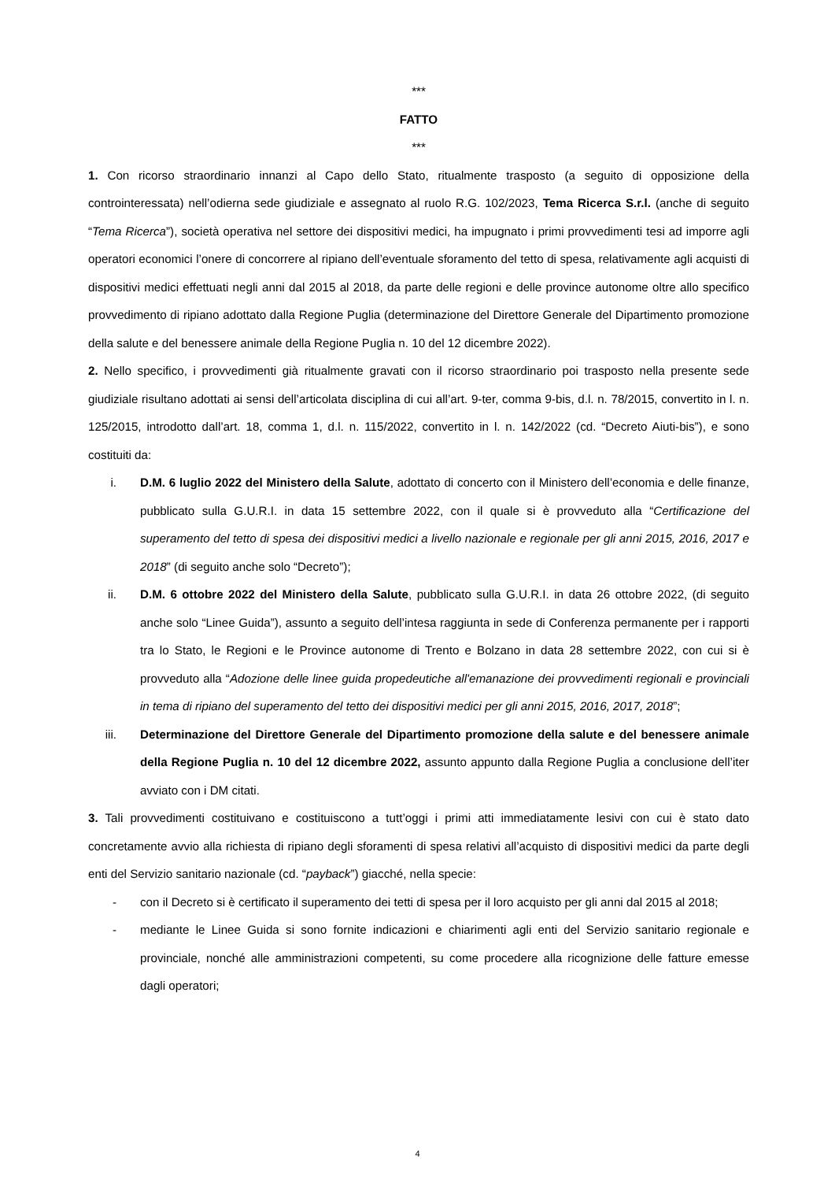***
FATTO
***
1. Con ricorso straordinario innanzi al Capo dello Stato, ritualmente trasposto (a seguito di opposizione della controinteressata) nell’odierna sede giudiziale e assegnato al ruolo R.G. 102/2023, Tema Ricerca S.r.l. (anche di seguito “Tema Ricerca”), società operativa nel settore dei dispositivi medici, ha impugnato i primi provvedimenti tesi ad imporre agli operatori economici l’onere di concorrere al ripiano dell’eventuale sforamento del tetto di spesa, relativamente agli acquisti di dispositivi medici effettuati negli anni dal 2015 al 2018, da parte delle regioni e delle province autonome oltre allo specifico provvedimento di ripiano adottato dalla Regione Puglia (determinazione del Direttore Generale del Dipartimento promozione della salute e del benessere animale della Regione Puglia n. 10 del 12 dicembre 2022).
2. Nello specifico, i provvedimenti già ritualmente gravati con il ricorso straordinario poi trasposto nella presente sede giudiziale risultano adottati ai sensi dell’articolata disciplina di cui all’art. 9-ter, comma 9-bis, d.l. n. 78/2015, convertito in l. n. 125/2015, introdotto dall’art. 18, comma 1, d.l. n. 115/2022, convertito in l. n. 142/2022 (cd. “Decreto Aiuti-bis”), e sono costituiti da:
i. D.M. 6 luglio 2022 del Ministero della Salute, adottato di concerto con il Ministero dell’economia e delle finanze, pubblicato sulla G.U.R.I. in data 15 settembre 2022, con il quale si è provveduto alla “Certificazione del superamento del tetto di spesa dei dispositivi medici a livello nazionale e regionale per gli anni 2015, 2016, 2017 e 2018” (di seguito anche solo “Decreto”);
ii. D.M. 6 ottobre 2022 del Ministero della Salute, pubblicato sulla G.U.R.I. in data 26 ottobre 2022, (di seguito anche solo “Linee Guida”), assunto a seguito dell’intesa raggiunta in sede di Conferenza permanente per i rapporti tra lo Stato, le Regioni e le Province autonome di Trento e Bolzano in data 28 settembre 2022, con cui si è provveduto alla “Adozione delle linee guida propedeutiche all'emanazione dei provvedimenti regionali e provinciali in tema di ripiano del superamento del tetto dei dispositivi medici per gli anni 2015, 2016, 2017, 2018”;
iii. Determinazione del Direttore Generale del Dipartimento promozione della salute e del benessere animale della Regione Puglia n. 10 del 12 dicembre 2022, assunto appunto dalla Regione Puglia a conclusione dell’iter avviato con i DM citati.
3. Tali provvedimenti costituivano e costituiscono a tutt’oggi i primi atti immediatamente lesivi con cui è stato dato concretamente avvio alla richiesta di ripiano degli sforamenti di spesa relativi all’acquisto di dispositivi medici da parte degli enti del Servizio sanitario nazionale (cd. “payback”) giacché, nella specie:
- con il Decreto si è certificato il superamento dei tetti di spesa per il loro acquisto per gli anni dal 2015 al 2018;
- mediante le Linee Guida si sono fornite indicazioni e chiarimenti agli enti del Servizio sanitario regionale e provinciale, nonché alle amministrazioni competenti, su come procedere alla ricognizione delle fatture emesse dagli operatori;
4